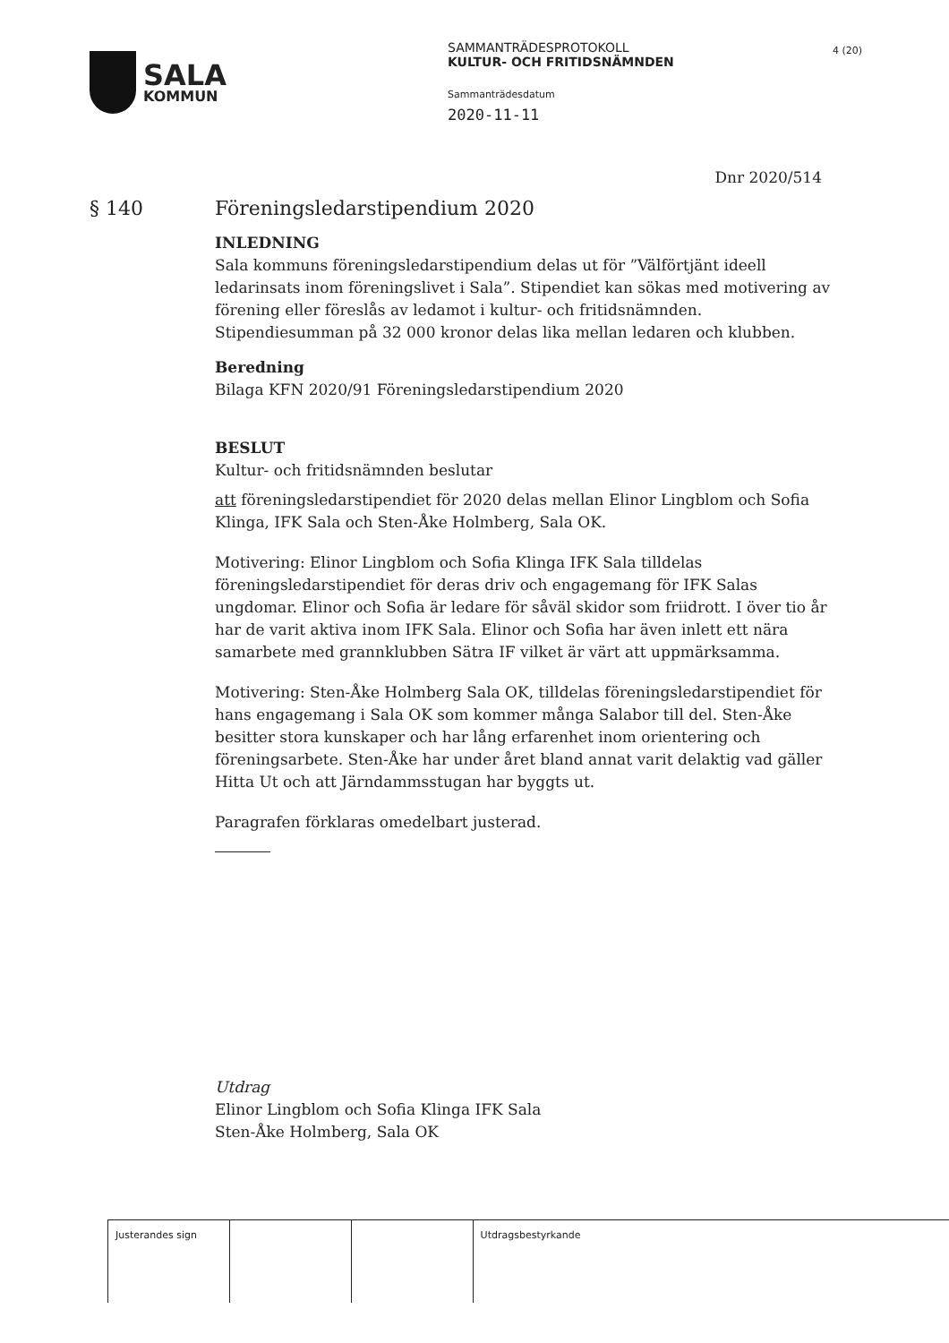SALA
KOMMUN
SAMMANTRÄDESPROTOKOLL
KULTUR- OCH FRITIDSNÄMNDEN
Sammanträdesdatum
2020-11-11
4 (20)
Dnr 2020/514
§ 140 Föreningsledarstipendium 2020
INLEDNING
Sala kommuns föreningsledarstipendium delas ut för ”Välförtjänt ideell ledarinsats inom föreningslivet i Sala”. Stipendiet kan sökas med motivering av förening eller föreslås av ledamot i kultur- och fritidsnämnden. Stipendiesumman på 32 000 kronor delas lika mellan ledaren och klubben.
Beredning
Bilaga KFN 2020/91 Föreningsledarstipendium 2020
BESLUT
Kultur- och fritidsnämnden beslutar
att föreningsledarstipendiet för 2020 delas mellan Elinor Lingblom och Sofia Klinga, IFK Sala och Sten-Åke Holmberg, Sala OK.
Motivering: Elinor Lingblom och Sofia Klinga IFK Sala tilldelas föreningsledarstipendiet för deras driv och engagemang för IFK Salas ungdomar. Elinor och Sofia är ledare för såväl skidor som friidrott. I över tio år har de varit aktiva inom IFK Sala. Elinor och Sofia har även inlett ett nära samarbete med grannklubben Sätra IF vilket är värt att uppmärksamma.
Motivering: Sten-Åke Holmberg Sala OK, tilldelas föreningsledarstipendiet för hans engagemang i Sala OK som kommer många Salabor till del. Sten-Åke besitter stora kunskaper och har lång erfarenhet inom orientering och föreningsarbete. Sten-Åke har under året bland annat varit delaktig vad gäller Hitta Ut och att Järndammsstugan har byggts ut.
Paragrafen förklaras omedelbart justerad.
Utdrag
Elinor Lingblom och Sofia Klinga IFK Sala
Sten-Åke Holmberg, Sala OK
| Justerandes sign | | | Utdragsbestyrkande |